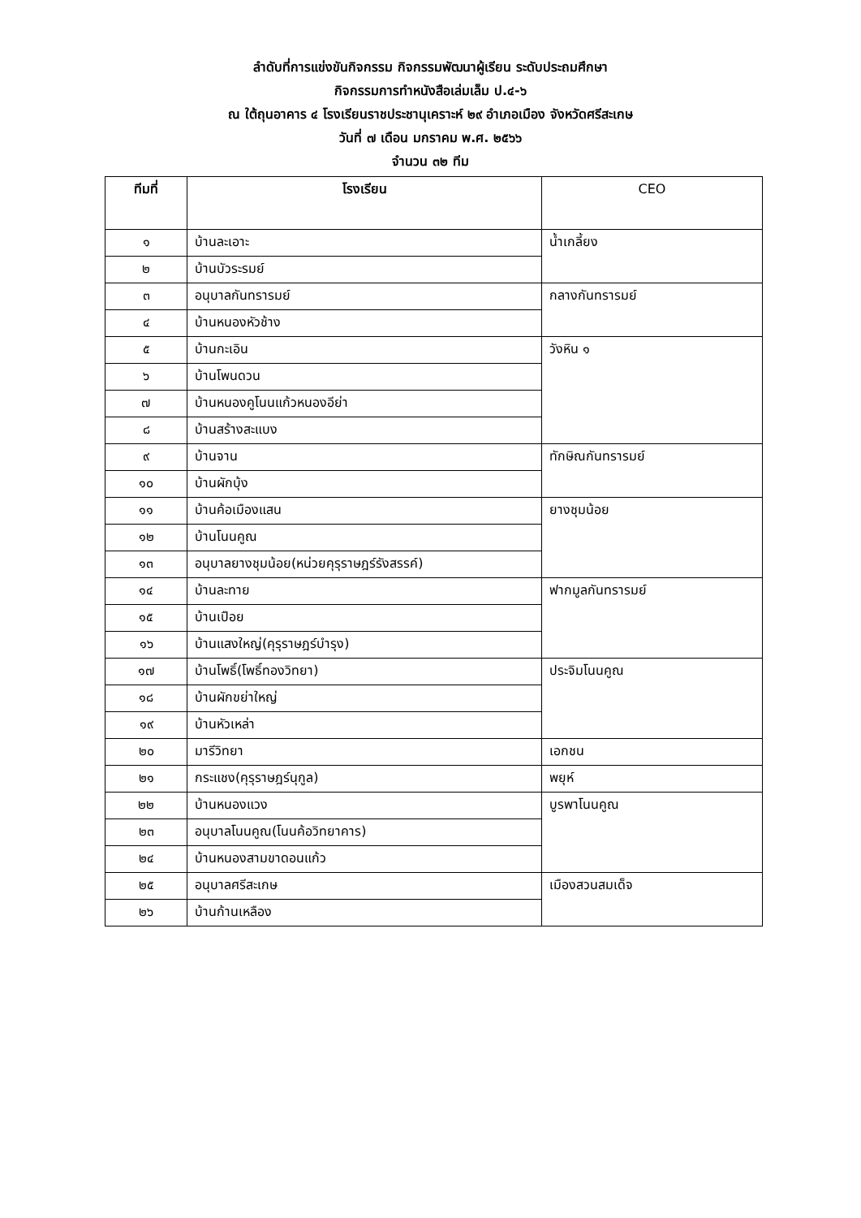ลำดับที่การแข่งขันกิจกรรม กิจกรรมพัฒนาผู้เรียน ระดับประถมศึกษา
กิจกรรมการทำหนังสือเล่มเล็ม ป.๔-๖
ณ ใต้ถุนอาคาร ๔ โรงเรียนราชประชานุเคราะห์ ๒๙ อำเภอเมือง จังหวัดศรีสะเกษ
วันที่ ๗ เดือน มกราคม พ.ศ. ๒๕๖๖
จำนวน ๓๒ ทีม
| ทีมที่ | โรงเรียน | CEO |
| --- | --- | --- |
| ๑ | บ้านละเอาะ | น้ำเกลี้ยง |
| ๒ | บ้านบัวระรมย์ | |
| ๓ | อนุบาลกันทรารมย์ | กลางกันทรารมย์ |
| ๔ | บ้านหนองหัวช้าง | |
| ๕ | บ้านกะเอิน | วังหิน ๑ |
| ๖ | บ้านโพนดวน | |
| ๗ | บ้านหนองคูโนนแก้วหนองอีย่า | |
| ๘ | บ้านสร้างสะแบง | |
| ๙ | บ้านจาน | ทักษิณกันทรารมย์ |
| ๑๐ | บ้านผักบุ้ง | |
| ๑๑ | บ้านค้อเมืองแสน | ยางชุมน้อย |
| ๑๒ | บ้านโนนคูณ | |
| ๑๓ | อนุบาลยางชุมน้อย(หน่วยคุรุราษฎร์รังสรรค์) | |
| ๑๔ | บ้านละทาย | ฟากมูลกันทรารมย์ |
| ๑๕ | บ้านเปือย | |
| ๑๖ | บ้านแสงใหญ่(คุรุราษฎร์บำรุง) | |
| ๑๗ | บ้านโพธิ์(โพธิ์ทองวิทยา) | ประจิมโนนคูณ |
| ๑๘ | บ้านผักขย่าใหญ่ | |
| ๑๙ | บ้านหัวเหล่า | |
| ๒๐ | มารีวิทยา | เอกชน |
| ๒๑ | กระแชง(คุรุราษฎร์นุกูล) | พยุห์ |
| ๒๒ | บ้านหนองแวง | บูรพาโนนคูณ |
| ๒๓ | อนุบาลโนนคูณ(โนนค้อวิทยาคาร) | |
| ๒๔ | บ้านหนองสามขาดอนแก้ว | |
| ๒๕ | อนุบาลศรีสะเกษ | เมืองสวนสมเด็จ |
| ๒๖ | บ้านก้านเหลือง | |